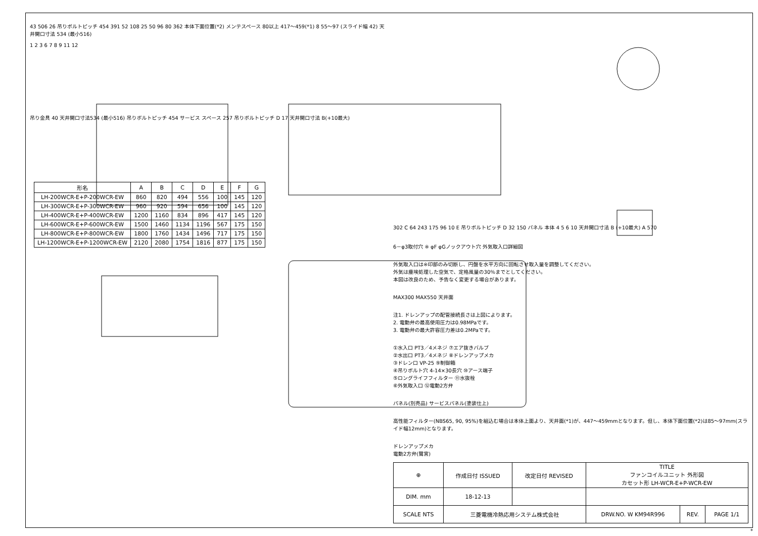43 506 26 吊りボルトピッチ 454 391 52 108 25 50 96 80 362 本体下面位置(*2) メンテスペース 80以上 417～459(*1) 8 55～97 (スライド幅 42) 天井開口寸法 534 (最小516)
1 2 3 6 7 8 9 11 12
吊り金具 40 天井開口寸法534 (最小516) 吊りボルトピッチ 454 サービス スペース 257 吊りボルトピッチ D 17 天井開口寸法 B(+10最大)
| 形名 | A | B | C | D | E | F | G |
| --- | --- | --- | --- | --- | --- | --- | --- |
| LH-200WCR-E+P-200WCR-EW | 860 | 820 | 494 | 556 | 100 | 145 | 120 |
| LH-300WCR-E+P-300WCR-EW | 960 | 920 | 594 | 656 | 100 | 145 | 120 |
| LH-400WCR-E+P-400WCR-EW | 1200 | 1160 | 834 | 896 | 417 | 145 | 120 |
| LH-600WCR-E+P-600WCR-EW | 1500 | 1460 | 1134 | 1196 | 567 | 175 | 150 |
| LH-800WCR-E+P-800WCR-EW | 1800 | 1760 | 1434 | 1496 | 717 | 175 | 150 |
| LH-1200WCR-E+P-1200WCR-EW | 2120 | 2080 | 1754 | 1816 | 877 | 175 | 150 |
302 C 64 243 175 96 10 E 吊りボルトピッチ D 32 150 パネル 本体 4 5 6 10 天井開口寸法 B (+10最大) A 570
6－φ3取付穴 ※ φF φGノックアウト穴 外気取入口詳細図
外気取入口は※印部のみ切断し、円盤を水平方向に回転させ取入量を調整してください。
外気は塵埃処理した空気で、定格風量の30％までとしてください。
本図は改良のため、予告なく変更する場合があります。
MAX300 MAX550 天井面
注1. ドレンアップの配管接続長さは上図によります。
2. 電動弁の最高使用圧力は0.98MPaです。
3. 電動弁の最大許容圧力差は0.2MPaです。
①水入口 PT3／4メネジ ⑦エア抜きバルブ
②水出口 PT3／4メネジ ⑧ドレンアップメカ
③ドレン口 VP-25 ⑨制御箱
④吊りボルト穴 4-14×30長穴 ⑩アース端子
⑤ロングライフフィルター ⑪水抜栓
⑥外気取入口 ⑫電動2方弁
パネル(別売品) サービスパネル(塗装仕上)
高性能フィルター(NBS65, 90, 95%)を組込む場合は本体上面より、天井面(*1)が、447～459mmとなります。但し、本体下面位置(*2)は85～97mm(スライド幅12mm)となります。
ドレンアップメカ
電動2方弁(鷺宮)
| ⊕ | 作成日付 ISSUED | 改定日付 REVISED | TITLE ファンコイルユニット 外形図 カセット形 LH-WCR-E+P-WCR-EW | | |
| DIM. mm | 18-12-13 | | | | |
| SCALE NTS | 三菱電機冷熱応用システム株式会社 | | DRW.NO. W KM94R996 | REV. | PAGE 1/1 |
*